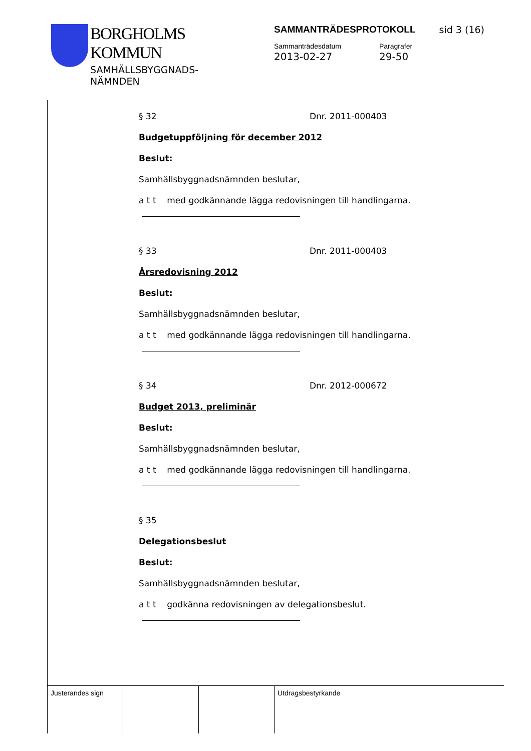BORGHOLMS
KOMMUN
SAMHÄLLSBYGGNADS-
NÄMNDEN
SAMMANTRÄDESPROTOKOLL sid 3 (16)
Sammanträdesdatum
2013-02-27
Paragrafer
29-50
§ 32 Dnr. 2011-000403
Budgetuppföljning för december 2012
Beslut:
Samhällsbyggnadsnämnden beslutar,
a t t med godkännande lägga redovisningen till handlingarna.
§ 33 Dnr. 2011-000403
Årsredovisning 2012
Beslut:
Samhällsbyggnadsnämnden beslutar,
a t t med godkännande lägga redovisningen till handlingarna.
§ 34 Dnr. 2012-000672
Budget 2013, preliminär
Beslut:
Samhällsbyggnadsnämnden beslutar,
a t t med godkännande lägga redovisningen till handlingarna.
§ 35
Delegationsbeslut
Beslut:
Samhällsbyggnadsnämnden beslutar,
a t t godkänna redovisningen av delegationsbeslut.
Justerandes sign Utdragsbestyrkande